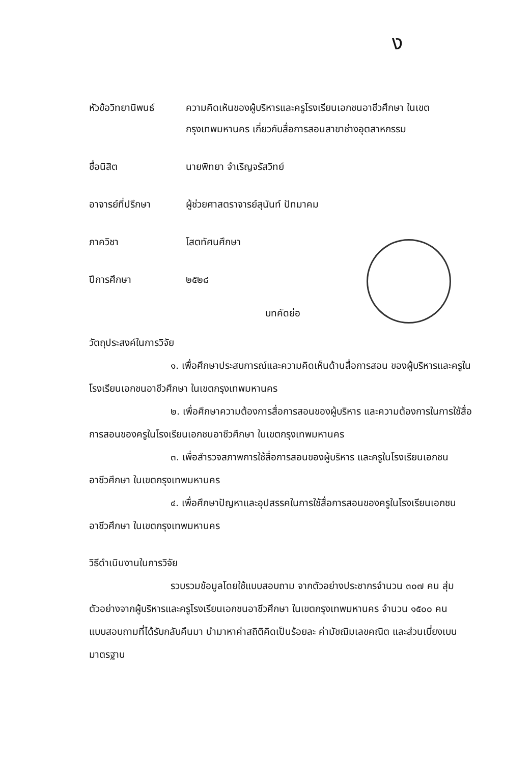ง
หัวข้อวิทยานิพนธ์
ความคิดเห็นของผู้บริหารและครูโรงเรียนเอกชนอาชีวศึกษา ในเขตกรุงเทพมหานคร เกี่ยวกับสื่อการสอนสาขาช่างอุตสาหกรรม
ชื่อนิสิต นายพิทยา จำเริญจรัสวิทย์
อาจารย์ที่ปรึกษา ผู้ช่วยศาสตราจารย์สุนันท์ ปัทมาคม
ภาควิชา โสตทัศนศึกษา
ปีการศึกษา ๒๕๒๘
บทคัดย่อ
วัตถุประสงค์ในการวิจัย
๑. เพื่อศึกษาประสบการณ์และความคิดเห็นด้านสื่อการสอน ของผู้บริหารและครูในโรงเรียนเอกชนอาชีวศึกษา ในเขตกรุงเทพมหานคร
๒. เพื่อศึกษาความต้องการสื่อการสอนของผู้บริหาร และความต้องการในการใช้สื่อการสอนของครูในโรงเรียนเอกชนอาชีวศึกษา ในเขตกรุงเทพมหานคร
๓. เพื่อสำรวจสภาพการใช้สื่อการสอนของผู้บริหาร และครูในโรงเรียนเอกชนอาชีวศึกษา ในเขตกรุงเทพมหานคร
๔. เพื่อศึกษาปัญหาและอุปสรรคในการใช้สื่อการสอนของครูในโรงเรียนเอกชนอาชีวศึกษา ในเขตกรุงเทพมหานคร
วิธีดำเนินงานในการวิจัย
รวบรวมข้อมูลโดยใช้แบบสอบถาม จากตัวอย่างประชากรจำนวน ๓๐๗ คน สุ่มตัวอย่างจากผู้บริหารและครูโรงเรียนเอกชนอาชีวศึกษา ในเขตกรุงเทพมหานคร จำนวน ๑๕๐๐ คน แบบสอบถามที่ได้รับกลับคืนมา นำมาหาค่าสถิติคิดเป็นร้อยละ ค่ามัชฌิมเลขคณิต และส่วนเบี่ยงเบนมาตรฐาน